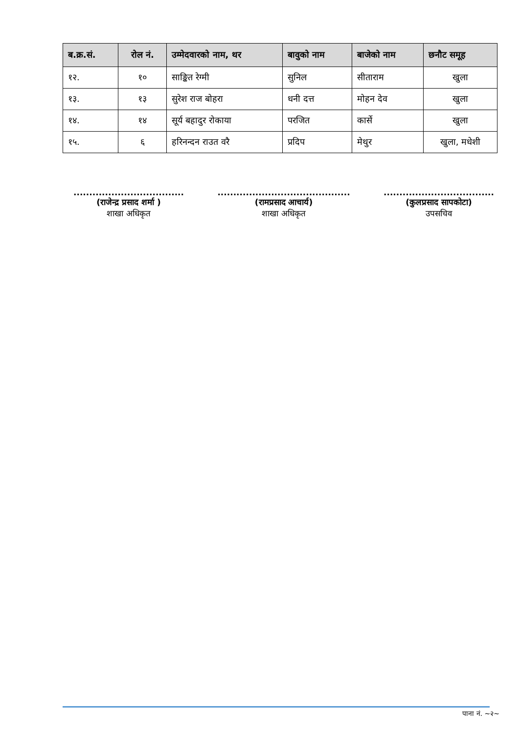| ब.क्र.सं. | रोल नं. | उम्मेदवारको नाम, थर | बावुको नाम | बाजेको नाम | छनौट समूह |
| --- | --- | --- | --- | --- | --- |
| १२. | १० | साङ्कित रेग्मी | सुनिल | सीताराम | खुला |
| १३. | १३ | सुरेश राज बोहरा | धनी दत्त | मोहन देव | खुला |
| १४. | १४ | सूर्य बहादुर रोकाया | परजित | कार्से | खुला |
| १५. | ६ | हरिनन्दन राउत वरै | प्रदिप | मेथुर | खुला, मधेशी |
...................................
(राजेन्द्र प्रसाद शर्मा )
शाखा अधिकृत
..........................................
(रामप्रसाद आचार्य)
शाखा अधिकृत
...................................
(कुलप्रसाद सापकोटा)
उपसचिव
पाना नं. ~२~